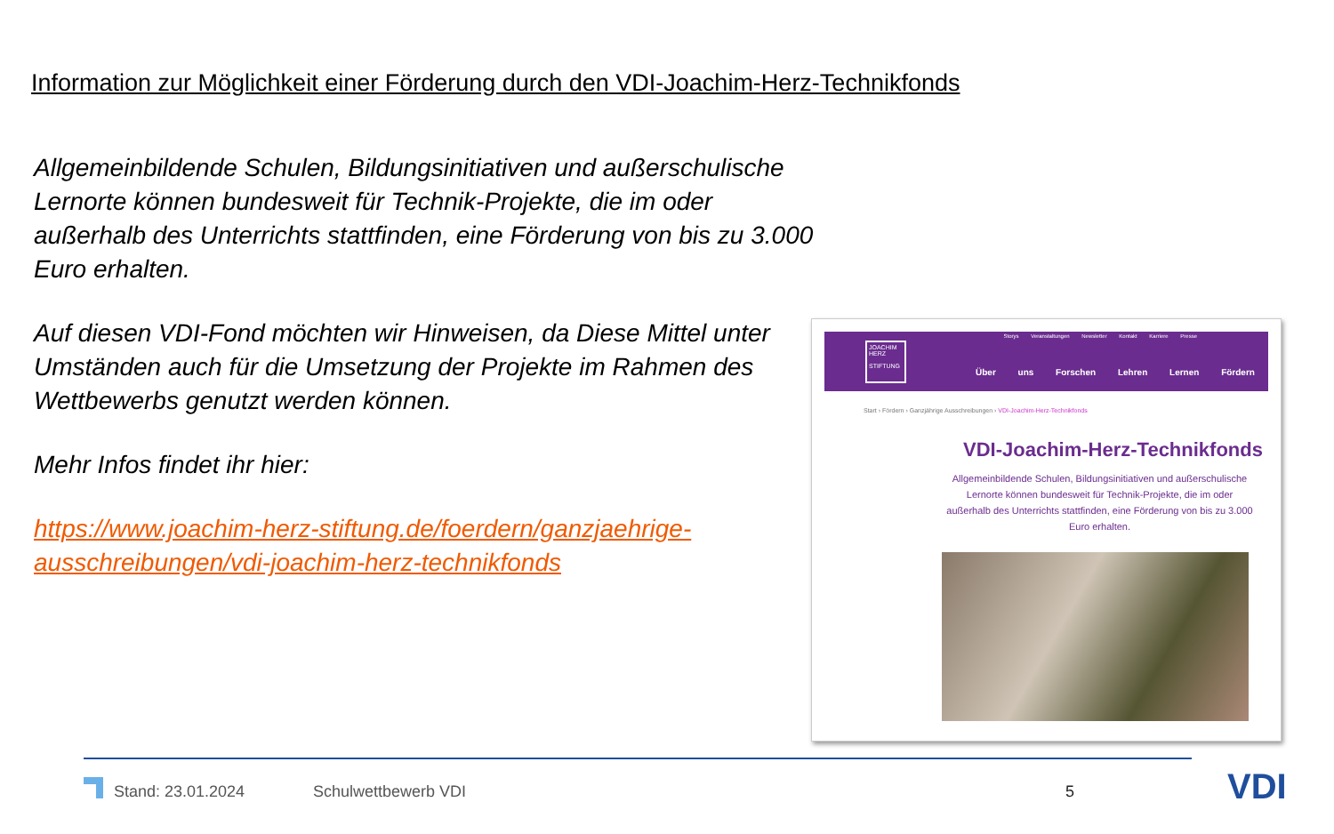Information zur Möglichkeit einer Förderung durch den VDI-Joachim-Herz-Technikfonds
Allgemeinbildende Schulen, Bildungsinitiativen und außerschulische Lernorte können bundesweit für Technik-Projekte, die im oder außerhalb des Unterrichts stattfinden, eine Förderung von bis zu 3.000 Euro erhalten.
Auf diesen VDI-Fond möchten wir Hinweisen, da Diese Mittel unter Umständen auch für die Umsetzung der Projekte im Rahmen des Wettbewerbs genutzt werden können.
Mehr Infos findet ihr hier:
https://www.joachim-herz-stiftung.de/foerdern/ganzjaehrige-ausschreibungen/vdi-joachim-herz-technikfonds
Storys Veranstaltungen Newsletter Kontakt Karriere Presse
JOACHIM HERZ
STIFTUNG
Über uns Forschen Lehren Lernen Fördern
Start › Fördern › Ganzjährige Ausschreibungen › VDI-Joachim-Herz-Technikfonds
VDI-Joachim-Herz-Technikfonds
Allgemeinbildende Schulen, Bildungsinitiativen und außerschulische Lernorte können bundesweit für Technik-Projekte, die im oder außerhalb des Unterrichts stattfinden, eine Förderung von bis zu 3.000 Euro erhalten.
Stand: 23.01.2024 Schulwettbewerb VDI 5 VDI